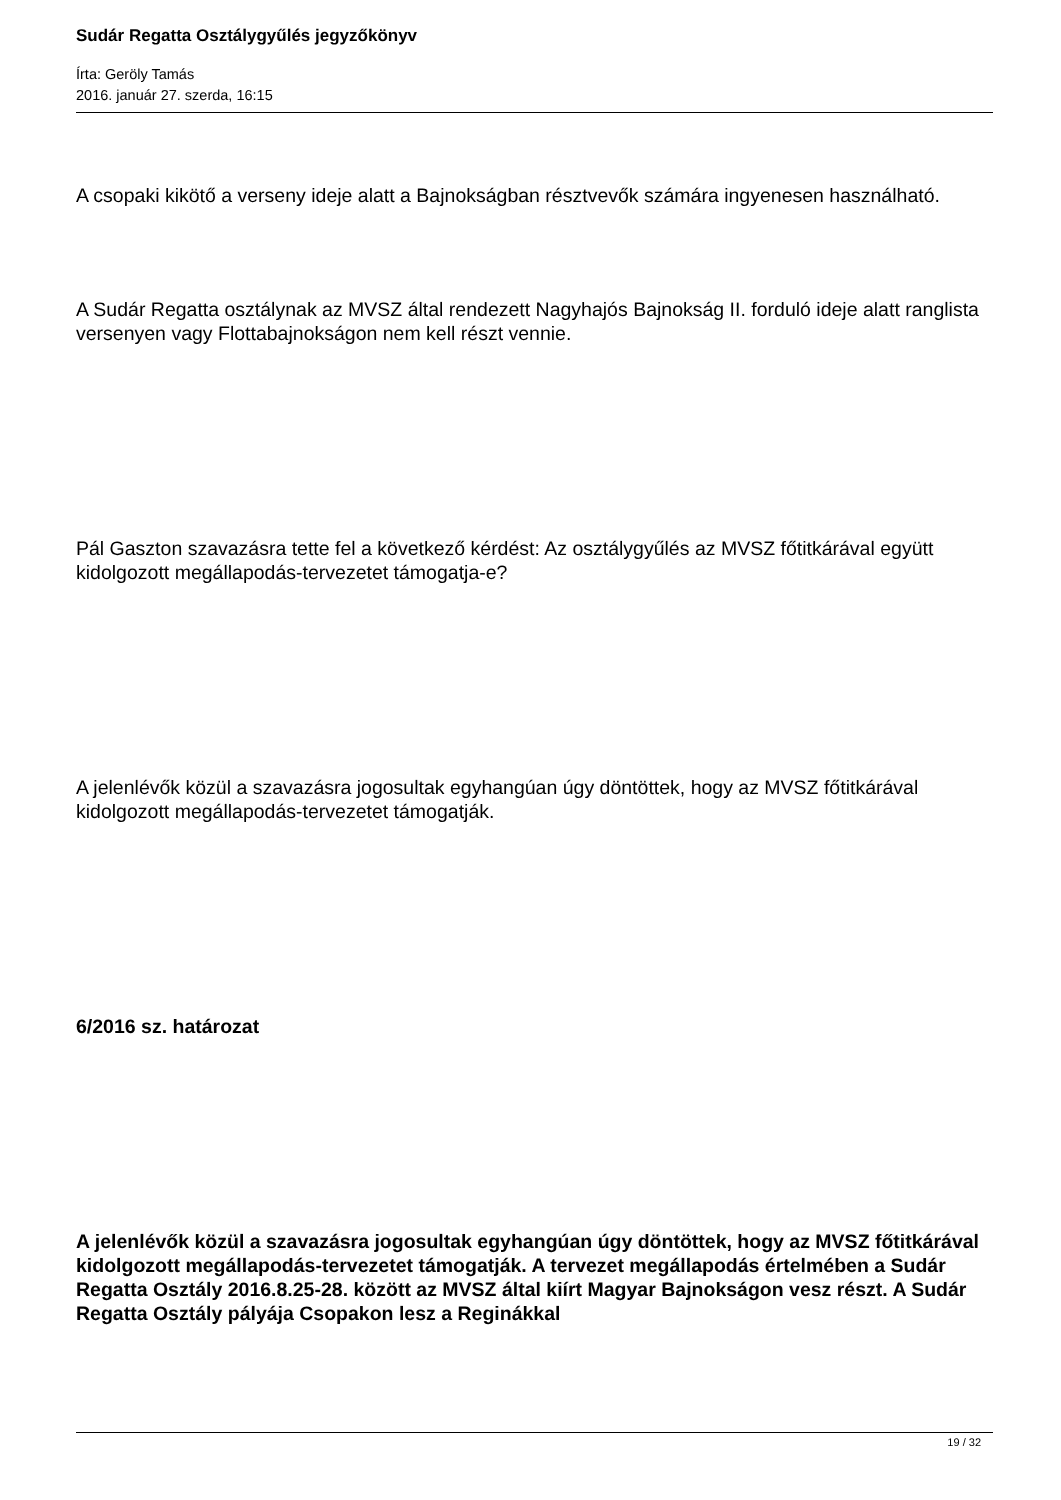Sudár Regatta Osztálygyűlés jegyzőkönyv
Írta: Geröly Tamás
2016. január 27. szerda, 16:15
A csopaki kikötő a verseny ideje alatt a Bajnokságban résztvevők számára ingyenesen használható.
A Sudár Regatta osztálynak az MVSZ által rendezett Nagyhajós Bajnokság II. forduló ideje alatt ranglista versenyen vagy Flottabajnokságon nem kell részt vennie.
Pál Gaszton szavazásra tette fel a következő kérdést: Az osztálygyűlés az MVSZ főtitkárával együtt kidolgozott megállapodás-tervezetet támogatja-e?
A jelenlévők közül a szavazásra jogosultak egyhangúan úgy döntöttek, hogy az MVSZ főtitkárával kidolgozott megállapodás-tervezetet támogatják.
6/2016 sz. határozat
A jelenlévők közül a szavazásra jogosultak egyhangúan úgy döntöttek, hogy az MVSZ főtitkárával kidolgozott megállapodás-tervezetet támogatják. A tervezet megállapodás értelmében a Sudár Regatta Osztály 2016.8.25-28. között az MVSZ által kiírt Magyar Bajnokságon vesz részt. A Sudár Regatta Osztály pályája Csopakon lesz a Reginákkal
19 / 32